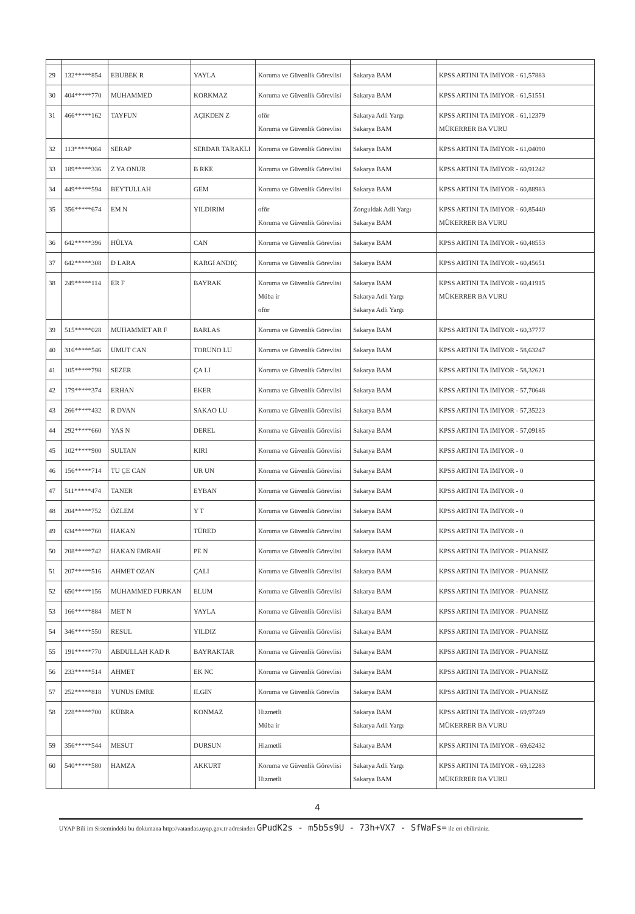| 29 | 132*****854 | EBUBEK R | YAYLA | Koruma ve Güvenlik Görevlisi | Sakarya BAM | KPSS ARTINI TA IMIYOR - 61,57883 |
| 30 | 404*****770 | MUHAMMED | KORKMAZ | Koruma ve Güvenlik Görevlisi | Sakarya BAM | KPSS ARTINI TA IMIYOR - 61,51551 |
| 31 | 466*****162 | TAYFUN | AÇIKDEN Z | oför Koruma ve Güvenlik Görevlisi | Sakarya Adli Yargı Sakarya BAM | KPSS ARTINI TA IMIYOR - 61,12379 MÜKERRER BA VURU |
| 32 | 113*****064 | SERAP | SERDAR TARAKLI | Koruma ve Güvenlik Görevlisi | Sakarya BAM | KPSS ARTINI TA IMIYOR - 61,04090 |
| 33 | 189*****336 | Z YA ONUR | B RKE | Koruma ve Güvenlik Görevlisi | Sakarya BAM | KPSS ARTINI TA IMIYOR - 60,91242 |
| 34 | 449*****594 | BEYTULLAH | GEM | Koruma ve Güvenlik Görevlisi | Sakarya BAM | KPSS ARTINI TA IMIYOR - 60,88983 |
| 35 | 356*****674 | EM N | YILDIRIM | oför Koruma ve Güvenlik Görevlisi | Zonguldak Adli Yargı Sakarya BAM | KPSS ARTINI TA IMIYOR - 60,85440 MÜKERRER BA VURU |
| 36 | 642*****396 | HÜLYA | CAN | Koruma ve Güvenlik Görevlisi | Sakarya BAM | KPSS ARTINI TA IMIYOR - 60,48553 |
| 37 | 642*****308 | D LARA | KARGI ANDIÇ | Koruma ve Güvenlik Görevlisi | Sakarya BAM | KPSS ARTINI TA IMIYOR - 60,45651 |
| 38 | 249*****114 | ER F | BAYRAK | Koruma ve Güvenlik Görevlisi Müba ir oför | Sakarya BAM Sakarya Adli Yargı Sakarya Adli Yargı | KPSS ARTINI TA IMIYOR - 60,41915 MÜKERRER BA VURU |
| 39 | 515*****028 | MUHAMMET AR F | BARLAS | Koruma ve Güvenlik Görevlisi | Sakarya BAM | KPSS ARTINI TA IMIYOR - 60,37777 |
| 40 | 316*****546 | UMUT CAN | TORUNO LU | Koruma ve Güvenlik Görevlisi | Sakarya BAM | KPSS ARTINI TA IMIYOR - 58,63247 |
| 41 | 105*****798 | SEZER | ÇA LI | Koruma ve Güvenlik Görevlisi | Sakarya BAM | KPSS ARTINI TA IMIYOR - 58,32621 |
| 42 | 179*****374 | ERHAN | EKER | Koruma ve Güvenlik Görevlisi | Sakarya BAM | KPSS ARTINI TA IMIYOR - 57,70648 |
| 43 | 266*****432 | R DVAN | SAKAO LU | Koruma ve Güvenlik Görevlisi | Sakarya BAM | KPSS ARTINI TA IMIYOR - 57,35223 |
| 44 | 292*****660 | YAS N | DEREL | Koruma ve Güvenlik Görevlisi | Sakarya BAM | KPSS ARTINI TA IMIYOR - 57,09185 |
| 45 | 102*****900 | SULTAN | KIRI | Koruma ve Güvenlik Görevlisi | Sakarya BAM | KPSS ARTINI TA IMIYOR - 0 |
| 46 | 156*****714 | TU ÇE CAN | UR UN | Koruma ve Güvenlik Görevlisi | Sakarya BAM | KPSS ARTINI TA IMIYOR - 0 |
| 47 | 511*****474 | TANER | EYBAN | Koruma ve Güvenlik Görevlisi | Sakarya BAM | KPSS ARTINI TA IMIYOR - 0 |
| 48 | 204*****752 | ÖZLEM | Y T | Koruma ve Güvenlik Görevlisi | Sakarya BAM | KPSS ARTINI TA IMIYOR - 0 |
| 49 | 634*****760 | HAKAN | TÜRED | Koruma ve Güvenlik Görevlisi | Sakarya BAM | KPSS ARTINI TA IMIYOR - 0 |
| 50 | 208*****742 | HAKAN EMRAH | PE N | Koruma ve Güvenlik Görevlisi | Sakarya BAM | KPSS ARTINI TA IMIYOR - PUANSIZ |
| 51 | 207*****516 | AHMET OZAN | ÇALI | Koruma ve Güvenlik Görevlisi | Sakarya BAM | KPSS ARTINI TA IMIYOR - PUANSIZ |
| 52 | 650*****156 | MUHAMMED FURKAN | ELUM | Koruma ve Güvenlik Görevlisi | Sakarya BAM | KPSS ARTINI TA IMIYOR - PUANSIZ |
| 53 | 166*****884 | MET N | YAYLA | Koruma ve Güvenlik Görevlisi | Sakarya BAM | KPSS ARTINI TA IMIYOR - PUANSIZ |
| 54 | 346*****550 | RESUL | YILDIZ | Koruma ve Güvenlik Görevlisi | Sakarya BAM | KPSS ARTINI TA IMIYOR - PUANSIZ |
| 55 | 191*****770 | ABDULLAH KAD R | BAYRAKTAR | Koruma ve Güvenlik Görevlisi | Sakarya BAM | KPSS ARTINI TA IMIYOR - PUANSIZ |
| 56 | 233*****514 | AHMET | EK NC | Koruma ve Güvenlik Görevlisi | Sakarya BAM | KPSS ARTINI TA IMIYOR - PUANSIZ |
| 57 | 252*****818 | YUNUS EMRE | ILGIN | Koruma ve Güvenlik Görevlis | Sakarya BAM | KPSS ARTINI TA IMIYOR - PUANSIZ |
| 58 | 228*****700 | KÜBRA | KONMAZ | Hizmetli Müba ir | Sakarya BAM Sakarya Adli Yargı | KPSS ARTINI TA IMIYOR - 69,97249 MÜKERRER BA VURU |
| 59 | 356*****544 | MESUT | DURSUN | Hizmetli | Sakarya BAM | KPSS ARTINI TA IMIYOR - 69,62432 |
| 60 | 540*****580 | HAMZA | AKKURT | Koruma ve Güvenlik Görevlisi Hizmetli | Sakarya Adli Yargı Sakarya BAM | KPSS ARTINI TA IMIYOR - 69,12283 MÜKERRER BA VURU |
4
UYAP Bili im Sistemindeki bu dokümana http://vatandas.uyap.gov.tr adresinden GPudK2s - m5b5s9U - 73h+VX7 - SfWaFs= ile eri ebilirsiniz.